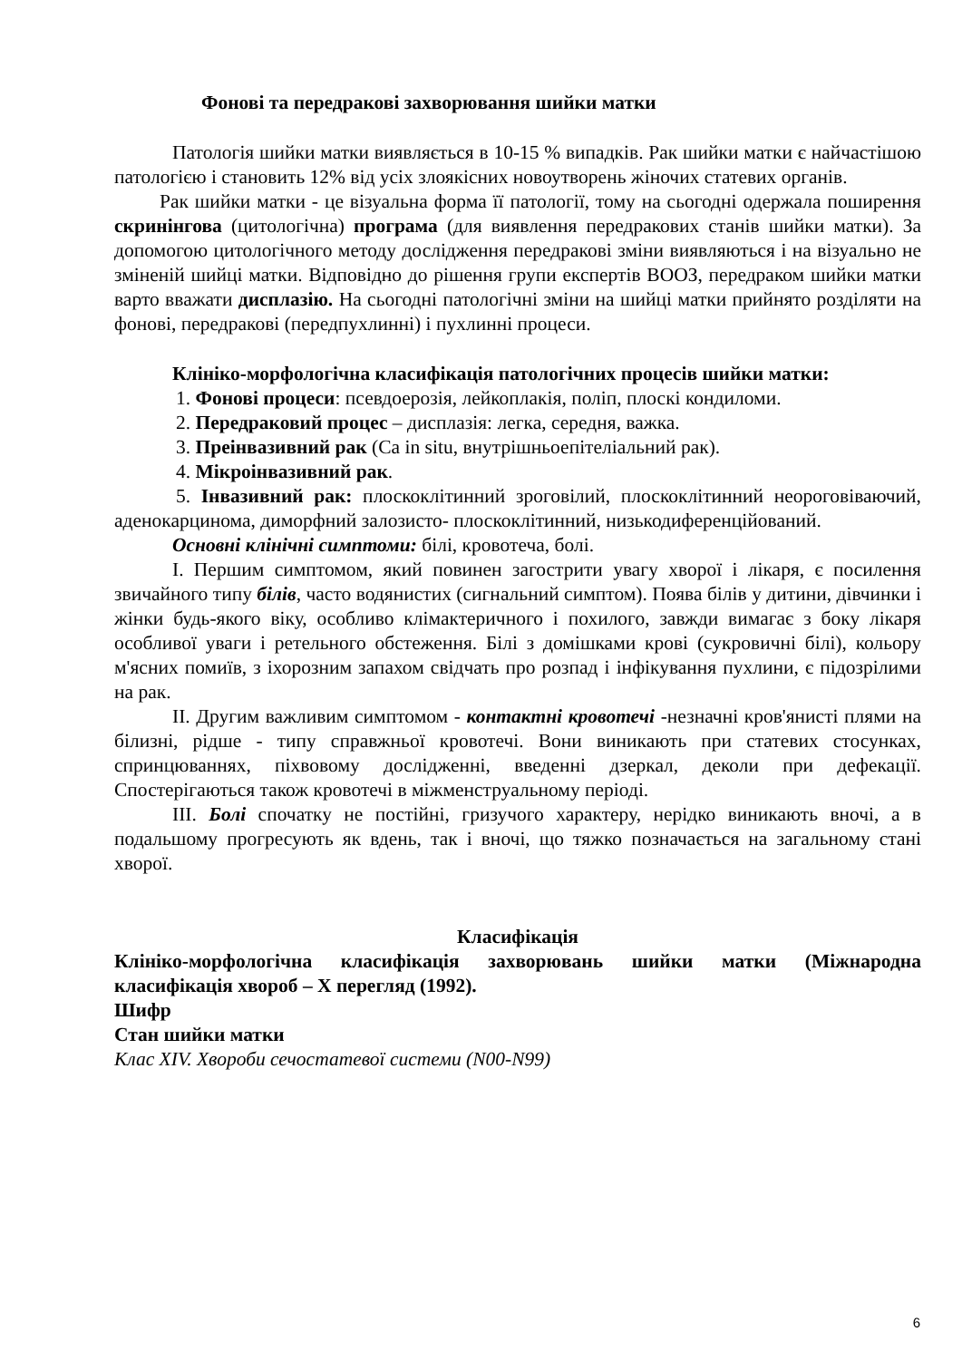Фонові та передракові захворювання шийки матки
Патологія шийки матки виявляється в 10-15 % випадків. Рак шийки матки є найчастішою патологією і становить 12% від усіх злоякісних новоутворень жіночих статевих органів.
Рак шийки матки - це візуальна форма її патології, тому на сьогодні одержала поширення скринінгова (цитологічна) програма (для виявлення передракових станів шийки матки). За допомогою цитологічного методу дослідження передракові зміни виявляються і на візуально не зміненій шийці матки. Відповідно до рішення групи експертів ВООЗ, передраком шийки матки варто вважати дисплазію. На сьогодні патологічні зміни на шийці матки прийнято розділяти на фонові, передракові (передпухлинні) і пухлинні процеси.
Клініко-морфологічна класифікація патологічних процесів шийки матки:
1. Фонові процеси: псевдоерозія, лейкоплакія, поліп, плоскі кондиломи.
2. Передраковий процес – дисплазія: легка, середня, важка.
3. Преінвазивний рак (Ca in situ, внутрішньоепітеліальний рак).
4. Мікроінвазивний рак.
5. Інвазивний рак: плоскоклітинний зроговілий, плоскоклітинний неороговіваючий, аденокарцинома, диморфний залозисто- плоскоклітинний, низькодиференційований.
Основні клінічні симптоми: білі, кровотеча, болі.
I. Першим симптомом, який повинен загострити увагу хворої і лікаря, є посилення звичайного типу білів, часто водянистих (сигнальний симптом). Поява білів у дитини, дівчинки і жінки будь-якого віку, особливо клімактеричного і похилого, завжди вимагає з боку лікаря особливої уваги і ретельного обстеження. Білі з домішками крові (сукровичні білі), кольору м'ясних помиїв, з іхорозним запахом свідчать про розпад і інфікування пухлини, є підозрілими на рак.
II. Другим важливим симптомом - контактні кровотечі -незначні кров'янисті плями на білизні, рідше - типу справжньої кровотечі. Вони виникають при статевих стосунках, спринцюваннях, піхвовому дослідженні, введенні дзеркал, деколи при дефекації. Спостерігаються також кровотечі в міжменструальному періоді.
III. Болі спочатку не постійні, гризучого характеру, нерідко виникають вночі, а в подальшому прогресують як вдень, так і вночі, що тяжко позначається на загальному стані хворої.
Класифікація
Клініко-морфологічна класифікація захворювань шийки матки (Міжнародна класифікація хвороб – X перегляд (1992).
Шифр
Стан шийки матки
Клас XIV. Хвороби сечостатевої системи (N00-N99)
6